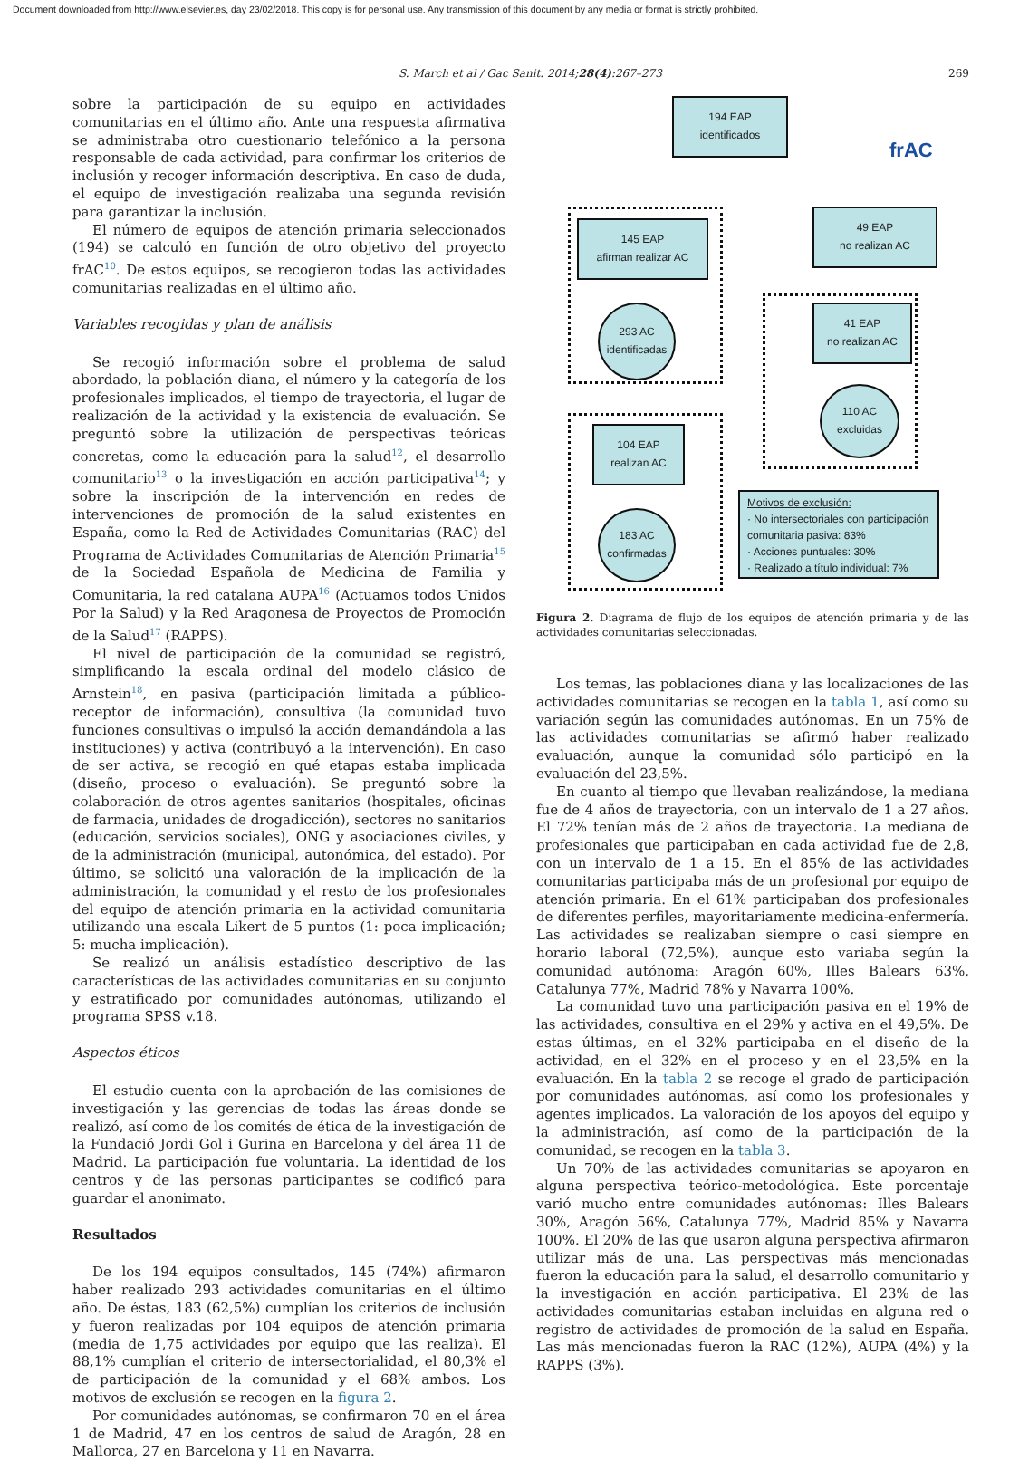Document downloaded from http://www.elsevier.es, day 23/02/2018. This copy is for personal use. Any transmission of this document by any media or format is strictly prohibited.
S. March et al / Gac Sanit. 2014;28(4):267–273 269
sobre la participación de su equipo en actividades comunitarias en el último año. Ante una respuesta afirmativa se administraba otro cuestionario telefónico a la persona responsable de cada actividad, para confirmar los criterios de inclusión y recoger información descriptiva. En caso de duda, el equipo de investigación realizaba una segunda revisión para garantizar la inclusión.
El número de equipos de atención primaria seleccionados (194) se calculó en función de otro objetivo del proyecto frAC<sup>10</sup>. De estos equipos, se recogieron todas las actividades comunitarias realizadas en el último año.
Variables recogidas y plan de análisis
Se recogió información sobre el problema de salud abordado, la población diana, el número y la categoría de los profesionales implicados, el tiempo de trayectoria, el lugar de realización de la actividad y la existencia de evaluación. Se preguntó sobre la utilización de perspectivas teóricas concretas, como la educación para la salud<sup>12</sup>, el desarrollo comunitario<sup>13</sup> o la investigación en acción participativa<sup>14</sup>; y sobre la inscripción de la intervención en redes de intervenciones de promoción de la salud existentes en España, como la Red de Actividades Comunitarias (RAC) del Programa de Actividades Comunitarias de Atención Primaria<sup>15</sup> de la Sociedad Española de Medicina de Familia y Comunitaria, la red catalana AUPA<sup>16</sup> (Actuamos todos Unidos Por la Salud) y la Red Aragonesa de Proyectos de Promoción de la Salud<sup>17</sup> (RAPPS).
El nivel de participación de la comunidad se registró, simplificando la escala ordinal del modelo clásico de Arnstein<sup>18</sup>, en pasiva (participación limitada a público-receptor de información), consultiva (la comunidad tuvo funciones consultivas o impulsó la acción demandándola a las instituciones) y activa (contribuyó a la intervención). En caso de ser activa, se recogió en qué etapas estaba implicada (diseño, proceso o evaluación). Se preguntó sobre la colaboración de otros agentes sanitarios (hospitales, oficinas de farmacia, unidades de drogadicción), sectores no sanitarios (educación, servicios sociales), ONG y asociaciones civiles, y de la administración (municipal, autonómica, del estado). Por último, se solicitó una valoración de la implicación de la administración, la comunidad y el resto de los profesionales del equipo de atención primaria en la actividad comunitaria utilizando una escala Likert de 5 puntos (1: poca implicación; 5: mucha implicación).
Se realizó un análisis estadístico descriptivo de las características de las actividades comunitarias en su conjunto y estratificado por comunidades autónomas, utilizando el programa SPSS v.18.
Aspectos éticos
El estudio cuenta con la aprobación de las comisiones de investigación y las gerencias de todas las áreas donde se realizó, así como de los comités de ética de la investigación de la Fundació Jordi Gol i Gurina en Barcelona y del área 11 de Madrid. La participación fue voluntaria. La identidad de los centros y de las personas participantes se codificó para guardar el anonimato.
Resultados
De los 194 equipos consultados, 145 (74%) afirmaron haber realizado 293 actividades comunitarias en el último año. De éstas, 183 (62,5%) cumplían los criterios de inclusión y fueron realizadas por 104 equipos de atención primaria (media de 1,75 actividades por equipo que las realiza). El 88,1% cumplían el criterio de intersectorialidad, el 80,3% el de participación de la comunidad y el 68% ambos. Los motivos de exclusión se recogen en la figura 2.
Por comunidades autónomas, se confirmaron 70 en el área 1 de Madrid, 47 en los centros de salud de Aragón, 28 en Mallorca, 27 en Barcelona y 11 en Navarra.
194 EAP
identificados
frAC
145 EAP
afirman realizar AC
49 EAP
no realizan AC
293 AC
identificadas
41 EAP
no realizan AC
110 AC
excluidas
104 EAP
realizan AC
183 AC
confirmadas
Motivos de exclusión:
· No intersectoriales con participación comunitaria pasiva: 83%
· Acciones puntuales: 30%
· Realizado a título individual: 7%
Figura 2. Diagrama de flujo de los equipos de atención primaria y de las actividades comunitarias seleccionadas.
Los temas, las poblaciones diana y las localizaciones de las actividades comunitarias se recogen en la tabla 1, así como su variación según las comunidades autónomas. En un 75% de las actividades comunitarias se afirmó haber realizado evaluación, aunque la comunidad sólo participó en la evaluación del 23,5%.
En cuanto al tiempo que llevaban realizándose, la mediana fue de 4 años de trayectoria, con un intervalo de 1 a 27 años. El 72% tenían más de 2 años de trayectoria. La mediana de profesionales que participaban en cada actividad fue de 2,8, con un intervalo de 1 a 15. En el 85% de las actividades comunitarias participaba más de un profesional por equipo de atención primaria. En el 61% participaban dos profesionales de diferentes perfiles, mayoritariamente medicina-enfermería. Las actividades se realizaban siempre o casi siempre en horario laboral (72,5%), aunque esto variaba según la comunidad autónoma: Aragón 60%, Illes Balears 63%, Catalunya 77%, Madrid 78% y Navarra 100%.
La comunidad tuvo una participación pasiva en el 19% de las actividades, consultiva en el 29% y activa en el 49,5%. De estas últimas, en el 32% participaba en el diseño de la actividad, en el 32% en el proceso y en el 23,5% en la evaluación. En la tabla 2 se recoge el grado de participación por comunidades autónomas, así como los profesionales y agentes implicados. La valoración de los apoyos del equipo y la administración, así como de la participación de la comunidad, se recogen en la tabla 3.
Un 70% de las actividades comunitarias se apoyaron en alguna perspectiva teórico-metodológica. Este porcentaje varió mucho entre comunidades autónomas: Illes Balears 30%, Aragón 56%, Catalunya 77%, Madrid 85% y Navarra 100%. El 20% de las que usaron alguna perspectiva afirmaron utilizar más de una. Las perspectivas más mencionadas fueron la educación para la salud, el desarrollo comunitario y la investigación en acción participativa. El 23% de las actividades comunitarias estaban incluidas en alguna red o registro de actividades de promoción de la salud en España. Las más mencionadas fueron la RAC (12%), AUPA (4%) y la RAPPS (3%).